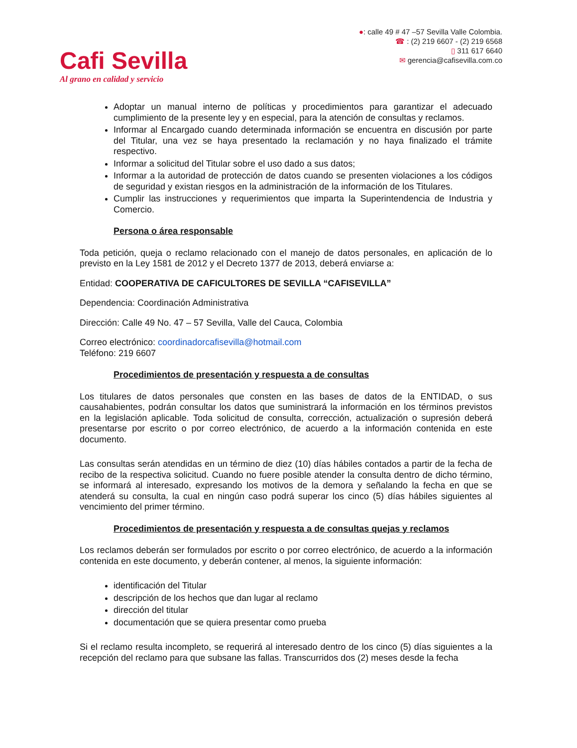Cafi Sevilla
Al grano en calidad y servicio
●: calle 49 # 47 –57 Sevilla Valle Colombia.
☎ : (2) 219 6607 - (2) 219 6568
▯ 311 617 6640
✉ gerencia@cafisevilla.com.co
Adoptar un manual interno de políticas y procedimientos para garantizar el adecuado cumplimiento de la presente ley y en especial, para la atención de consultas y reclamos.
Informar al Encargado cuando determinada información se encuentra en discusión por parte del Titular, una vez se haya presentado la reclamación y no haya finalizado el trámite respectivo.
Informar a solicitud del Titular sobre el uso dado a sus datos;
Informar a la autoridad de protección de datos cuando se presenten violaciones a los códigos de seguridad y existan riesgos en la administración de la información de los Titulares.
Cumplir las instrucciones y requerimientos que imparta la Superintendencia de Industria y Comercio.
Persona o área responsable
Toda petición, queja o reclamo relacionado con el manejo de datos personales, en aplicación de lo previsto en la Ley 1581 de 2012 y el Decreto 1377 de 2013, deberá enviarse a:
Entidad: COOPERATIVA DE CAFICULTORES DE SEVILLA “CAFISEVILLA”
Dependencia: Coordinación Administrativa
Dirección: Calle 49 No. 47 – 57 Sevilla, Valle del Cauca, Colombia
Correo electrónico: coordinadorcafisevilla@hotmail.com
Teléfono: 219 6607
Procedimientos de presentación y respuesta a de consultas
Los titulares de datos personales que consten en las bases de datos de la ENTIDAD, o sus causahabientes, podrán consultar los datos que suministrará la información en los términos previstos en la legislación aplicable. Toda solicitud de consulta, corrección, actualización o supresión deberá presentarse por escrito o por correo electrónico, de acuerdo a la información contenida en este documento.
Las consultas serán atendidas en un término de diez (10) días hábiles contados a partir de la fecha de recibo de la respectiva solicitud. Cuando no fuere posible atender la consulta dentro de dicho término, se informará al interesado, expresando los motivos de la demora y señalando la fecha en que se atenderá su consulta, la cual en ningún caso podrá superar los cinco (5) días hábiles siguientes al vencimiento del primer término.
Procedimientos de presentación y respuesta a de consultas quejas y reclamos
Los reclamos deberán ser formulados por escrito o por correo electrónico, de acuerdo a la información contenida en este documento, y deberán contener, al menos, la siguiente información:
identificación del Titular
descripción de los hechos que dan lugar al reclamo
dirección del titular
documentación que se quiera presentar como prueba
Si el reclamo resulta incompleto, se requerirá al interesado dentro de los cinco (5) días siguientes a la recepción del reclamo para que subsane las fallas. Transcurridos dos (2) meses desde la fecha